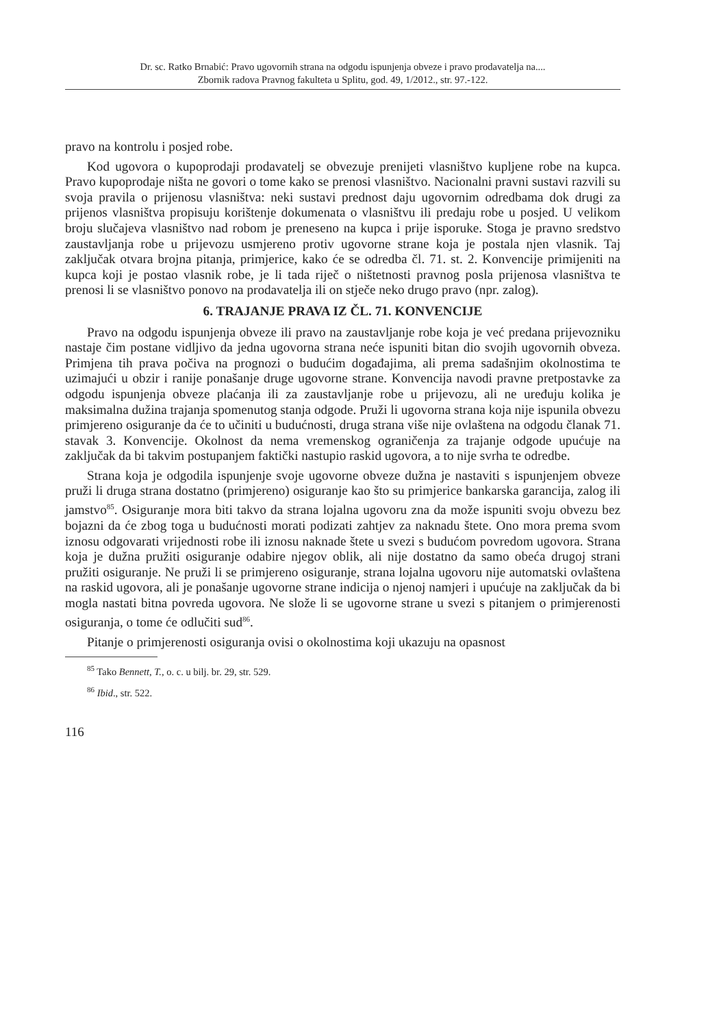Dr. sc. Ratko Brnabić: Pravo ugovornih strana na odgodu ispunjenja obveze i pravo prodavatelja na....
Zbornik radova Pravnog fakulteta u Splitu, god. 49, 1/2012., str. 97.-122.
pravo na kontrolu i posjed robe.
Kod ugovora o kupoprodaji prodavatelj se obvezuje prenijeti vlasništvo kupljene robe na kupca. Pravo kupoprodaje ništa ne govori o tome kako se prenosi vlasništvo. Nacionalni pravni sustavi razvili su svoja pravila o prijenosu vlasništva: neki sustavi prednost daju ugovornim odredbama dok drugi za prijenos vlasništva propisuju korištenje dokumenata o vlasništvu ili predaju robe u posjed. U velikom broju slučajeva vlasništvo nad robom je preneseno na kupca i prije isporuke. Stoga je pravno sredstvo zaustavljanja robe u prijevozu usmjereno protiv ugovorne strane koja je postala njen vlasnik. Taj zaključak otvara brojna pitanja, primjerice, kako će se odredba čl. 71. st. 2. Konvencije primijeniti na kupca koji je postao vlasnik robe, je li tada riječ o ništetnosti pravnog posla prijenosa vlasništva te prenosi li se vlasništvo ponovo na prodavatelja ili on stječe neko drugo pravo (npr. zalog).
6. TRAJANJE PRAVA IZ ČL. 71. KONVENCIJE
Pravo na odgodu ispunjenja obveze ili pravo na zaustavljanje robe koja je već predana prijevozniku nastaje čim postane vidljivo da jedna ugovorna strana neće ispuniti bitan dio svojih ugovornih obveza. Primjena tih prava počiva na prognozi o budućim događajima, ali prema sadašnjim okolnostima te uzimajući u obzir i ranije ponašanje druge ugovorne strane. Konvencija navodi pravne pretpostavke za odgodu ispunjenja obveze plaćanja ili za zaustavljanje robe u prijevozu, ali ne uređuju kolika je maksimalna dužina trajanja spomenutog stanja odgode. Pruži li ugovorna strana koja nije ispunila obvezu primjereno osiguranje da će to učiniti u budućnosti, druga strana više nije ovlaštena na odgodu članak 71. stavak 3. Konvencije. Okolnost da nema vremenskog ograničenja za trajanje odgode upućuje na zaključak da bi takvim postupanjem faktički nastupio raskid ugovora, a to nije svrha te odredbe.
Strana koja je odgodila ispunjenje svoje ugovorne obveze dužna je nastaviti s ispunjenjem obveze pruži li druga strana dostatno (primjereno) osiguranje kao što su primjerice bankarska garancija, zalog ili jamstvo<sup>85</sup>. Osiguranje mora biti takvo da strana lojalna ugovoru zna da može ispuniti svoju obvezu bez bojazni da će zbog toga u budućnosti morati podizati zahtjev za naknadu štete. Ono mora prema svom iznosu odgovarati vrijednosti robe ili iznosu naknade štete u svezi s budućom povredom ugovora. Strana koja je dužna pružiti osiguranje odabire njegov oblik, ali nije dostatno da samo obeća drugoj strani pružiti osiguranje. Ne pruži li se primjereno osiguranje, strana lojalna ugovoru nije automatski ovlaštena na raskid ugovora, ali je ponašanje ugovorne strane indicija o njenoj namjeri i upućuje na zaključak da bi mogla nastati bitna povreda ugovora. Ne slože li se ugovorne strane u svezi s pitanjem o primjerenosti osiguranja, o tome će odlučiti sud<sup>86</sup>.
Pitanje o primjerenosti osiguranja ovisi o okolnostima koji ukazuju na opasnost
<sup>85</sup> Tako Bennett, T., o. c. u bilj. br. 29, str. 529.
<sup>86</sup> Ibid., str. 522.
116